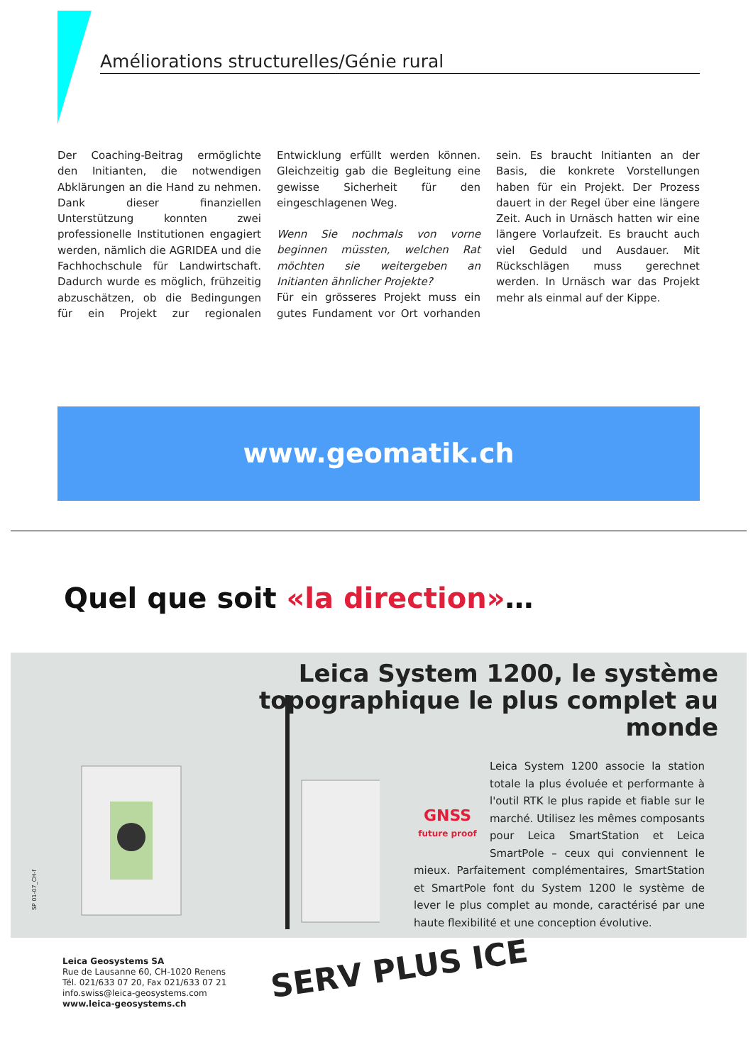Améliorations structurelles/Génie rural
Der Coaching-Beitrag ermöglichte den Initianten, die notwendigen Abklärungen an die Hand zu nehmen. Dank dieser finanziellen Unterstützung konnten zwei professionelle Institutionen engagiert werden, nämlich die AGRIDEA und die Fachhochschule für Landwirtschaft. Dadurch wurde es möglich, frühzeitig abzuschätzen, ob die Bedingungen für ein Projekt zur regionalen Entwicklung erfüllt werden können. Gleichzeitig gab die Begleitung eine gewisse Sicherheit für den eingeschlagenen Weg.
Wenn Sie nochmals von vorne beginnen müssten, welchen Rat möchten sie weitergeben an Initianten ähnlicher Projekte?
Für ein grösseres Projekt muss ein gutes Fundament vor Ort vorhanden sein. Es braucht Initianten an der Basis, die konkrete Vorstellungen haben für ein Projekt. Der Prozess dauert in der Regel über eine längere Zeit. Auch in Urnäsch hatten wir eine längere Vorlaufzeit. Es braucht auch viel Geduld und Ausdauer. Mit Rückschlägen muss gerechnet werden. In Urnäsch war das Projekt mehr als einmal auf der Kippe.
www.geomatik.ch
Quel que soit «la direction»…
Leica System 1200, le système topographique le plus complet au monde
GNSS
future proof
Leica System 1200 associe la station totale la plus évoluée et performante à l'outil RTK le plus rapide et fiable sur le marché. Utilisez les mêmes composants pour Leica SmartStation et Leica SmartPole – ceux qui conviennent le mieux. Parfaitement complémentaires, SmartStation et SmartPole font du System 1200 le système de lever le plus complet au monde, caractérisé par une haute flexibilité et une conception évolutive.
SP 01-07_CH-f
Leica Geosystems SA
Rue de Lausanne 60, CH-1020 Renens
Tél. 021/633 07 20, Fax 021/633 07 21
info.swiss@leica-geosystems.com
www.leica-geosystems.ch
SERV PLUS ICE